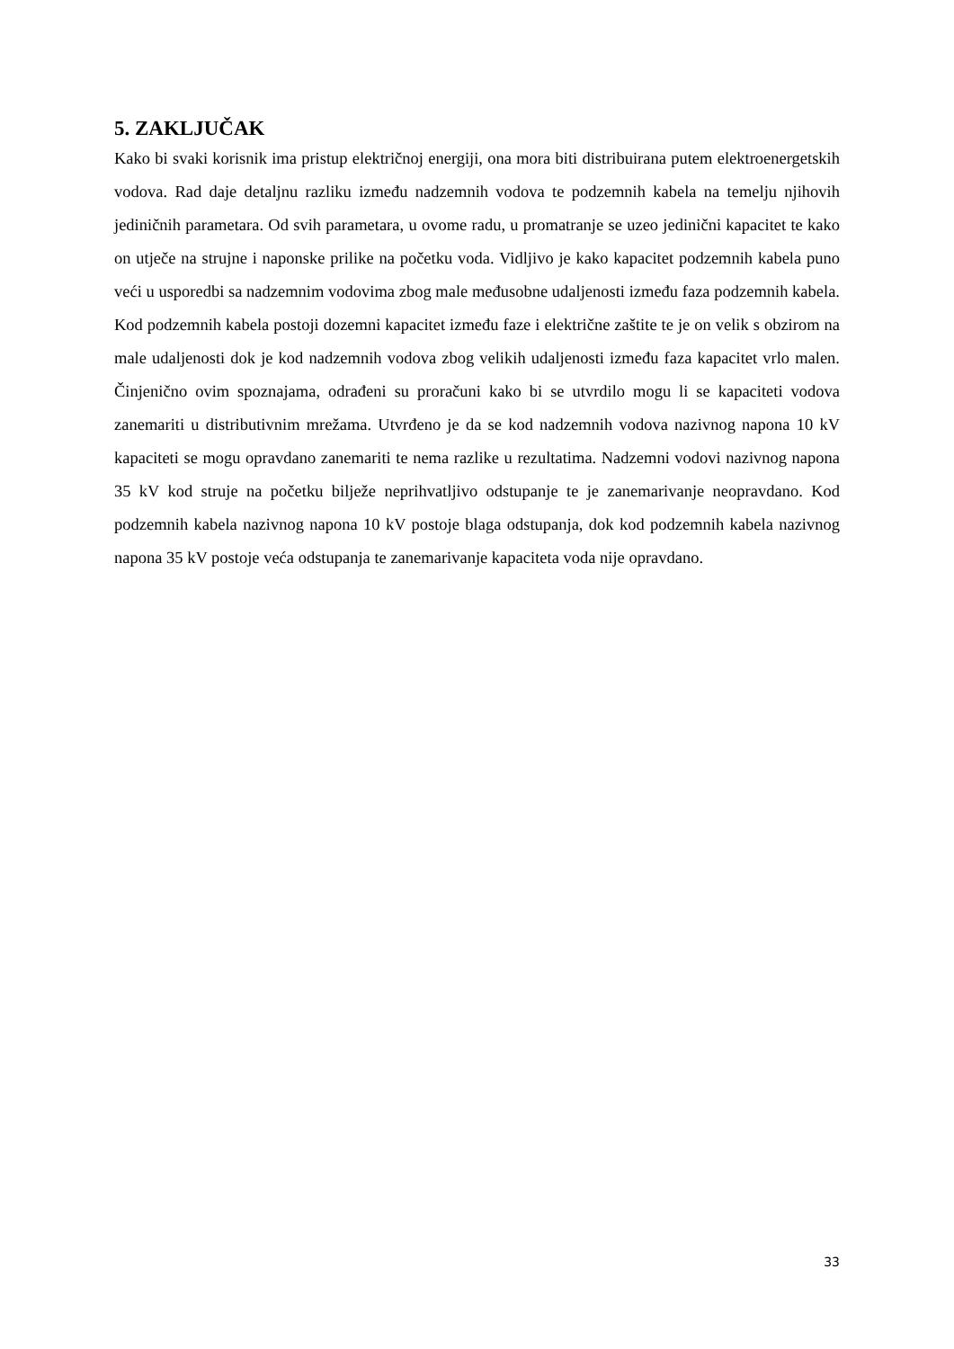5. ZAKLJUČAK
Kako bi svaki korisnik ima pristup električnoj energiji, ona mora biti distribuirana putem elektroenergetskih vodova. Rad daje detaljnu razliku između nadzemnih vodova te podzemnih kabela na temelju njihovih jediničnih parametara. Od svih parametara, u ovome radu, u promatranje se uzeo jedinični kapacitet te kako on utječe na strujne i naponske prilike na početku voda. Vidljivo je kako kapacitet podzemnih kabela puno veći u usporedbi sa nadzemnim vodovima zbog male međusobne udaljenosti između faza podzemnih kabela. Kod podzemnih kabela postoji dozemni kapacitet između faze i električne zaštite te je on velik s obzirom na male udaljenosti dok je kod nadzemnih vodova zbog velikih udaljenosti između faza kapacitet vrlo malen. Činjenično ovim spoznajama, odrađeni su proračuni kako bi se utvrdilo mogu li se kapaciteti vodova zanemariti u distributivnim mrežama. Utvrđeno je da se kod nadzemnih vodova nazivnog napona 10 kV kapaciteti se mogu opravdano zanemariti te nema razlike u rezultatima. Nadzemni vodovi nazivnog napona 35 kV kod struje na početku bilježe neprihvatljivo odstupanje te je zanemarivanje neopravdano. Kod podzemnih kabela nazivnog napona 10 kV postoje blaga odstupanja, dok kod podzemnih kabela nazivnog napona 35 kV postoje veća odstupanja te zanemarivanje kapaciteta voda nije opravdano.
33